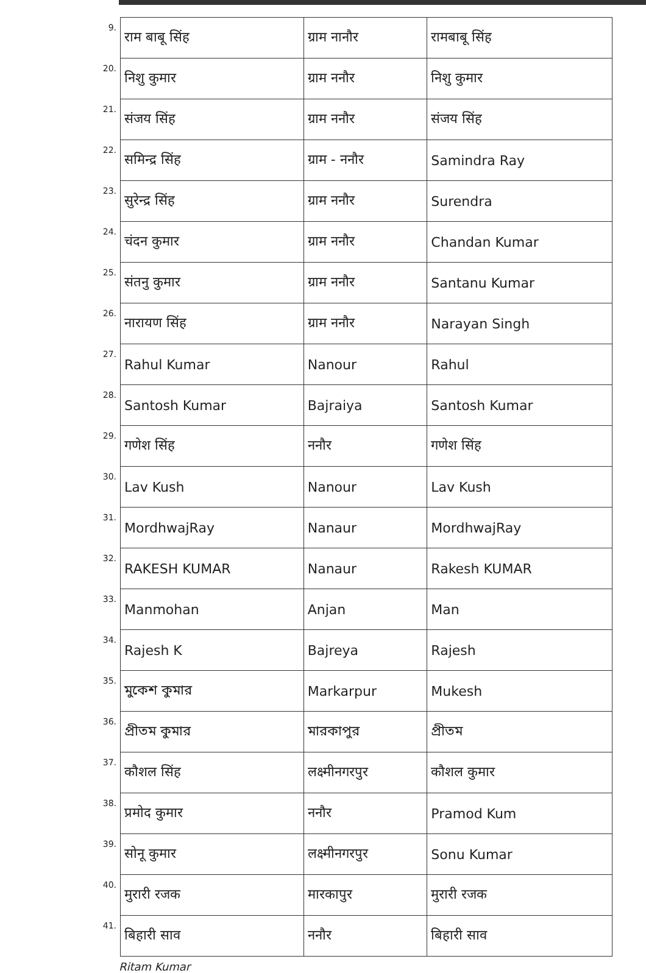| 9. | राम बाबू सिंह | ग्राम नानौर | रामबाबू सिंह |
| 20. | निशु कुमार | ग्राम ननौर | निशु कुमार |
| 21. | संजय सिंह | ग्राम ननौर | संजय सिंह |
| 22. | समिन्द्र सिंह | ग्राम - ननौर | Samindra Ray |
| 23. | सुरेन्द्र सिंह | ग्राम ननौर | Surendra |
| 24. | चंदन कुमार | ग्राम ननौर | Chandan Kumar |
| 25. | संतनु कुमार | ग्राम ननौर | Santanu Kumar |
| 26. | नारायण सिंह | ग्राम ननौर | Narayan Singh |
| 27. | Rahul Kumar | Nanour | Rahul |
| 28. | Santosh Kumar | Bajraiya | Santosh Kumar |
| 29. | गणेश सिंह | ननौर | गणेश सिंह |
| 30. | Lav Kush | Nanour | Lav Kush |
| 31. | MordhwajRay | Nanaur | MordhwajRay |
| 32. | RAKESH KUMAR | Nanaur | Rakesh KUMAR |
| 33. | Manmohan | Anjan | Man |
| 34. | Rajesh K | Bajreya | Rajesh |
| 35. | মুকেশ কুমার | Markarpur | Mukesh |
| 36. | প্রীতম কুমার | মারকাপুর | প্রীতম |
| 37. | कौशल सिंह | लक्ष्मीनगरपुर | कौशल कुमार |
| 38. | प्रमोद कुमार | ननौर | Pramod Kum |
| 39. | सोनू कुमार | लक्ष्मीनगरपुर | Sonu Kumar |
| 40. | मुरारी रजक | मारकापुर | मुरारी रजक |
| 41. | बिहारी साव | ननौर | बिहारी साव |
Ritam Kumar